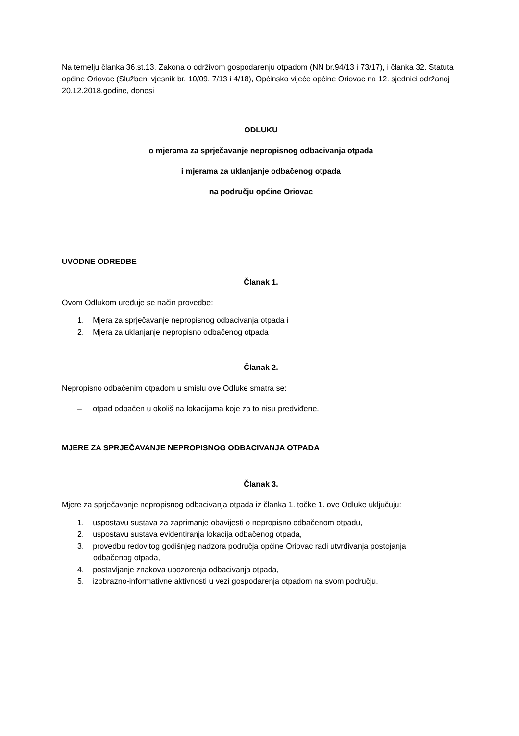Na temelju članka 36.st.13. Zakona o održivom gospodarenju otpadom (NN br.94/13 i 73/17), i članka 32. Statuta općine Oriovac (Službeni vjesnik br. 10/09, 7/13 i 4/18), Općinsko vijeće općine Oriovac na 12. sjednici održanoj 20.12.2018.godine, donosi
ODLUKU
o mjerama za sprječavanje nepropisnog odbacivanja otpada
i mjerama za uklanjanje odbačenog otpada
na području općine Oriovac
UVODNE ODREDBE
Članak 1.
Ovom Odlukom uređuje se način provedbe:
1. Mjera za sprječavanje nepropisnog odbacivanja otpada i
2. Mjera za uklanjanje nepropisno odbačenog otpada
Članak 2.
Nepropisno odbačenim otpadom u smislu ove Odluke smatra se:
– otpad odbačen u okoliš na lokacijama koje za to nisu predviđene.
MJERE ZA SPRJEČAVANJE NEPROPISNOG ODBACIVANJA OTPADA
Članak 3.
Mjere za sprječavanje nepropisnog odbacivanja otpada iz članka 1. točke 1. ove Odluke uključuju:
1. uspostavu sustava za zaprimanje obavijesti o nepropisno odbačenom otpadu,
2. uspostavu sustava evidentiranja lokacija odbačenog otpada,
3. provedbu redovitog godišnjeg nadzora područja općine Oriovac radi utvrđivanja postojanja
odbačenog otpada,
4. postavljanje znakova upozorenja odbacivanja otpada,
5. izobrazno-informativne aktivnosti u vezi gospodarenja otpadom na svom području.